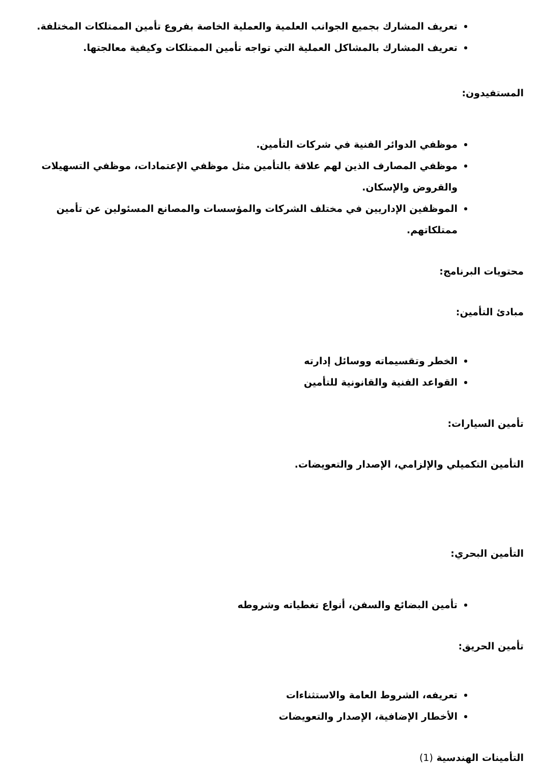تعريف المشارك بجميع الجوانب العلمية والعملية الخاصة بفروع تأمين الممتلكات المختلفة.
تعريف المشارك بالمشاكل العملية التي تواجه تأمين الممتلكات وكيفية معالجتها.
المستفيدون:
موظفي الدوائر الفنية في شركات التأمين.
موظفي المصارف الذين لهم علاقة بالتأمين مثل موظفي الإعتمادات، موظفي التسهيلات والقروض والإسكان.
الموظفين الإداريين في مختلف الشركات والمؤسسات والمصانع المسئولين عن تأمين ممتلكاتهم.
محتويات البرنامج:
مبادئ التأمين:
الخطر وتقسيماته ووسائل إدارته
القواعد الفنية والقانونية للتأمين
تأمين السيارات:
التأمين التكميلي والإلزامي، الإصدار والتعويضات.
التأمين البحري:
تأمين البضائع والسفن، أنواع تغطياته وشروطه
تأمين الحريق:
تعريفه، الشروط العامة والاستثناءات
الأخطار الإضافية، الإصدار والتعويضات
التأمينات الهندسية (1)